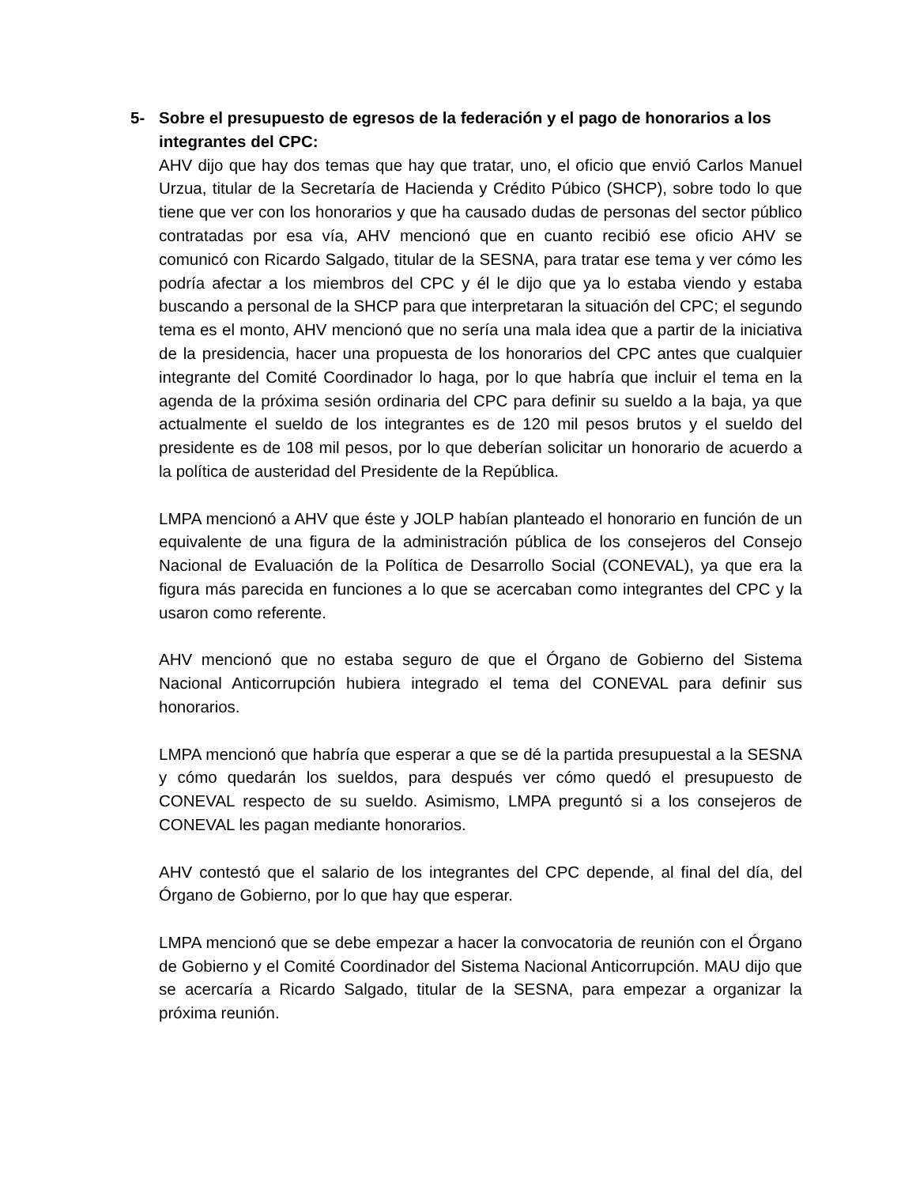5-
Sobre el presupuesto de egresos de la federación y el pago de honorarios a los integrantes del CPC:
AHV dijo que hay dos temas que hay que tratar, uno, el oficio que envió Carlos Manuel Urzua, titular de la Secretaría de Hacienda y Crédito Púbico (SHCP), sobre todo lo que tiene que ver con los honorarios y que ha causado dudas de personas del sector público contratadas por esa vía, AHV mencionó que en cuanto recibió ese oficio AHV se comunicó con Ricardo Salgado, titular de la SESNA, para tratar ese tema y ver cómo les podría afectar a los miembros del CPC y él le dijo que ya lo estaba viendo y estaba buscando a personal de la SHCP para que interpretaran la situación del CPC; el segundo tema es el monto, AHV mencionó que no sería una mala idea que a partir de la iniciativa de la presidencia, hacer una propuesta de los honorarios del CPC antes que cualquier integrante del Comité Coordinador lo haga, por lo que habría que incluir el tema en la agenda de la próxima sesión ordinaria del CPC para definir su sueldo a la baja, ya que actualmente el sueldo de los integrantes es de 120 mil pesos brutos y el sueldo del presidente es de 108 mil pesos, por lo que deberían solicitar un honorario de acuerdo a la política de austeridad del Presidente de la República.
LMPA mencionó a AHV que éste y JOLP habían planteado el honorario en función de un equivalente de una figura de la administración pública de los consejeros del Consejo Nacional de Evaluación de la Política de Desarrollo Social (CONEVAL), ya que era la figura más parecida en funciones a lo que se acercaban como integrantes del CPC y la usaron como referente.
AHV mencionó que no estaba seguro de que el Órgano de Gobierno del Sistema Nacional Anticorrupción hubiera integrado el tema del CONEVAL para definir sus honorarios.
LMPA mencionó que habría que esperar a que se dé la partida presupuestal a la SESNA y cómo quedarán los sueldos, para después ver cómo quedó el presupuesto de CONEVAL respecto de su sueldo. Asimismo, LMPA preguntó si a los consejeros de CONEVAL les pagan mediante honorarios.
AHV contestó que el salario de los integrantes del CPC depende, al final del día, del Órgano de Gobierno, por lo que hay que esperar.
LMPA mencionó que se debe empezar a hacer la convocatoria de reunión con el Órgano de Gobierno y el Comité Coordinador del Sistema Nacional Anticorrupción. MAU dijo que se acercaría a Ricardo Salgado, titular de la SESNA, para empezar a organizar la próxima reunión.